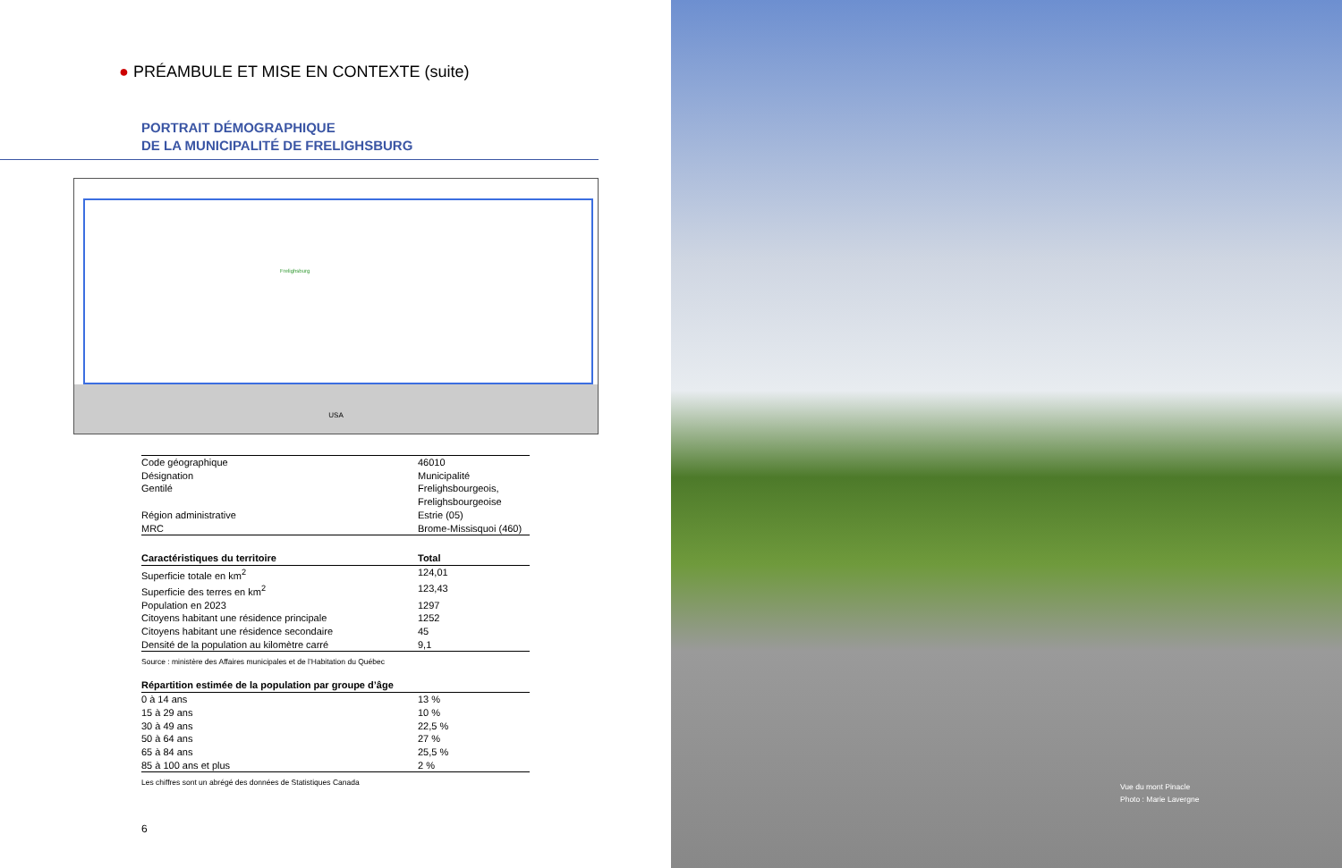● PRÉAMBULE ET MISE EN CONTEXTE (suite)
PORTRAIT DÉMOGRAPHIQUE
DE LA MUNICIPALITÉ DE FRELIGHSBURG
Frelighsburg
USA
| Code géographique | 46010 |
| Désignation | Municipalité |
| Gentilé | Frelighsbourgeois, Frelighsbourgeoise |
| Région administrative | Estrie (05) |
| MRC | Brome-Missisquoi (460) |
| Caractéristiques du territoire | Total |
| --- | --- |
| Superficie totale en km<sup>2</sup> | 124,01 |
| Superficie des terres en km<sup>2</sup> | 123,43 |
| Population en 2023 | 1297 |
| Citoyens habitant une résidence principale | 1252 |
| Citoyens habitant une résidence secondaire | 45 |
| Densité de la population au kilomètre carré | 9,1 |
Source : ministère des Affaires municipales et de l’Habitation du Québec
| Répartition estimée de la population par groupe d’âge | |
| --- | --- |
| 0 à 14 ans | 13 % |
| 15 à 29 ans | 10 % |
| 30 à 49 ans | 22,5 % |
| 50 à 64 ans | 27 % |
| 65 à 84 ans | 25,5 % |
| 85 à 100 ans et plus | 2 % |
Les chiffres sont un abrégé des données de Statistiques Canada
6
Vue du mont Pinacle
Photo : Marie Lavergne